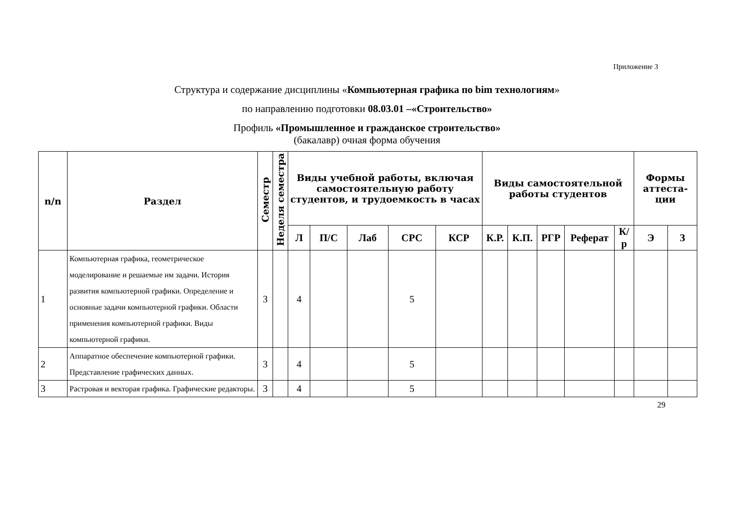Приложение 3
Структура и содержание дисциплины «Компьютерная графика по bim технологиям»
по направлению подготовки 08.03.01 –«Строительство»
Профиль «Промышленное и гражданское строительство»
(бакалавр) очная форма обучения
| n/n | Раздел | Семестр | Неделя семестра | Виды учебной работы, включая самостоятельную работу студентов, и трудоемкость в часах | | | | | Виды самостоятельной работы студентов | | | | | Формы аттеста-ции | |
| --- | --- | --- | --- | --- | --- | --- | --- | --- | --- | --- | --- | --- | --- | --- | --- |
| | | | | Л | П/С | Лаб | СРС | КСР | К.Р. | К.П. | РГР | Реферат | К/р | Э | З |
| 1 | Компьютерная графика, геометрическое моделирование и решаемые им задачи. История развития компьютерной графики. Определение и основные задачи компьютерной графики. Области применения компьютерной графики. Виды компьютерной графики. | 3 | | 4 | | | 5 | | | | | | | | |
| 2 | Аппаратное обеспечение компьютерной графики. Представление графических данных. | 3 | | 4 | | | 5 | | | | | | | | |
| 3 | Растровая и векторая графика. Графические редакторы. | 3 | | 4 | | | 5 | | | | | | | | |
29